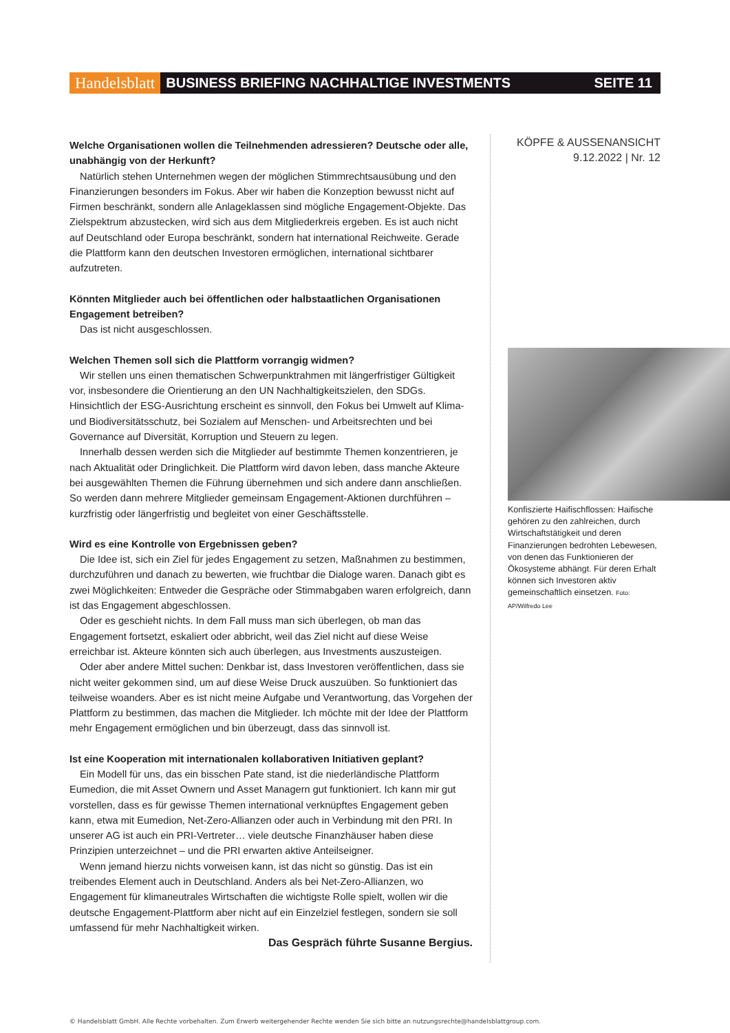Handelsblatt BUSINESS BRIEFING NACHHALTIGE INVESTMENTS SEITE 11
Welche Organisationen wollen die Teilnehmenden adressieren? Deutsche oder alle, unabhängig von der Herkunft?
Natürlich stehen Unternehmen wegen der möglichen Stimmrechtsausübung und den Finanzierungen besonders im Fokus. Aber wir haben die Konzeption bewusst nicht auf Firmen beschränkt, sondern alle Anlageklassen sind mögliche Engagement-Objekte. Das Zielspektrum abzustecken, wird sich aus dem Mitgliederkreis ergeben. Es ist auch nicht auf Deutschland oder Europa beschränkt, sondern hat international Reichweite. Gerade die Plattform kann den deutschen Investoren ermöglichen, international sichtbarer aufzutreten.
Könnten Mitglieder auch bei öffentlichen oder halbstaatlichen Organisationen Engagement betreiben?
Das ist nicht ausgeschlossen.
Welchen Themen soll sich die Plattform vorrangig widmen?
Wir stellen uns einen thematischen Schwerpunktrahmen mit längerfristiger Gültigkeit vor, insbesondere die Orientierung an den UN Nachhaltigkeitszielen, den SDGs. Hinsichtlich der ESG-Ausrichtung erscheint es sinnvoll, den Fokus bei Umwelt auf Klima- und Biodiversitätsschutz, bei Sozialem auf Menschen- und Arbeitsrechten und bei Governance auf Diversität, Korruption und Steuern zu legen.
Innerhalb dessen werden sich die Mitglieder auf bestimmte Themen konzentrieren, je nach Aktualität oder Dringlichkeit. Die Plattform wird davon leben, dass manche Akteure bei ausgewählten Themen die Führung übernehmen und sich andere dann anschließen. So werden dann mehrere Mitglieder gemeinsam Engagement-Aktionen durchführen – kurzfristig oder längerfristig und begleitet von einer Geschäftsstelle.
Wird es eine Kontrolle von Ergebnissen geben?
Die Idee ist, sich ein Ziel für jedes Engagement zu setzen, Maßnahmen zu bestimmen, durchzuführen und danach zu bewerten, wie fruchtbar die Dialoge waren. Danach gibt es zwei Möglichkeiten: Entweder die Gespräche oder Stimmabgaben waren erfolgreich, dann ist das Engagement abgeschlossen.
Oder es geschieht nichts. In dem Fall muss man sich überlegen, ob man das Engagement fortsetzt, eskaliert oder abbricht, weil das Ziel nicht auf diese Weise erreichbar ist. Akteure könnten sich auch überlegen, aus Investments auszusteigen.
Oder aber andere Mittel suchen: Denkbar ist, dass Investoren veröffentlichen, dass sie nicht weiter gekommen sind, um auf diese Weise Druck auszuüben. So funktioniert das teilweise woanders. Aber es ist nicht meine Aufgabe und Verantwortung, das Vorgehen der Plattform zu bestimmen, das machen die Mitglieder. Ich möchte mit der Idee der Plattform mehr Engagement ermöglichen und bin überzeugt, dass das sinnvoll ist.
Ist eine Kooperation mit internationalen kollaborativen Initiativen geplant?
Ein Modell für uns, das ein bisschen Pate stand, ist die niederländische Plattform Eumedion, die mit Asset Ownern und Asset Managern gut funktioniert. Ich kann mir gut vorstellen, dass es für gewisse Themen international verknüpftes Engagement geben kann, etwa mit Eumedion, Net-Zero-Allianzen oder auch in Verbindung mit den PRI. In unserer AG ist auch ein PRI-Vertreter… viele deutsche Finanzhäuser haben diese Prinzipien unterzeichnet – und die PRI erwarten aktive Anteilseigner.
Wenn jemand hierzu nichts vorweisen kann, ist das nicht so günstig. Das ist ein treibendes Element auch in Deutschland. Anders als bei Net-Zero-Allianzen, wo Engagement für klimaneutrales Wirtschaften die wichtigste Rolle spielt, wollen wir die deutsche Engagement-Plattform aber nicht auf ein Einzelziel festlegen, sondern sie soll umfassend für mehr Nachhaltigkeit wirken.
Das Gespräch führte Susanne Bergius.
KÖPFE & AUSSENANSICHT
9.12.2022 | Nr. 12
Konfiszierte Haifischflossen: Haifische gehören zu den zahlreichen, durch Wirtschaftstätigkeit und deren Finanzierungen bedrohten Lebewesen, von denen das Funktionieren der Ökosysteme abhängt. Für deren Erhalt können sich Investoren aktiv gemeinschaftlich einsetzen. Foto: AP/Wilfredo Lee
© Handelsblatt GmbH. Alle Rechte vorbehalten. Zum Erwerb weitergehender Rechte wenden Sie sich bitte an nutzungsrechte@handelsblattgroup.com.